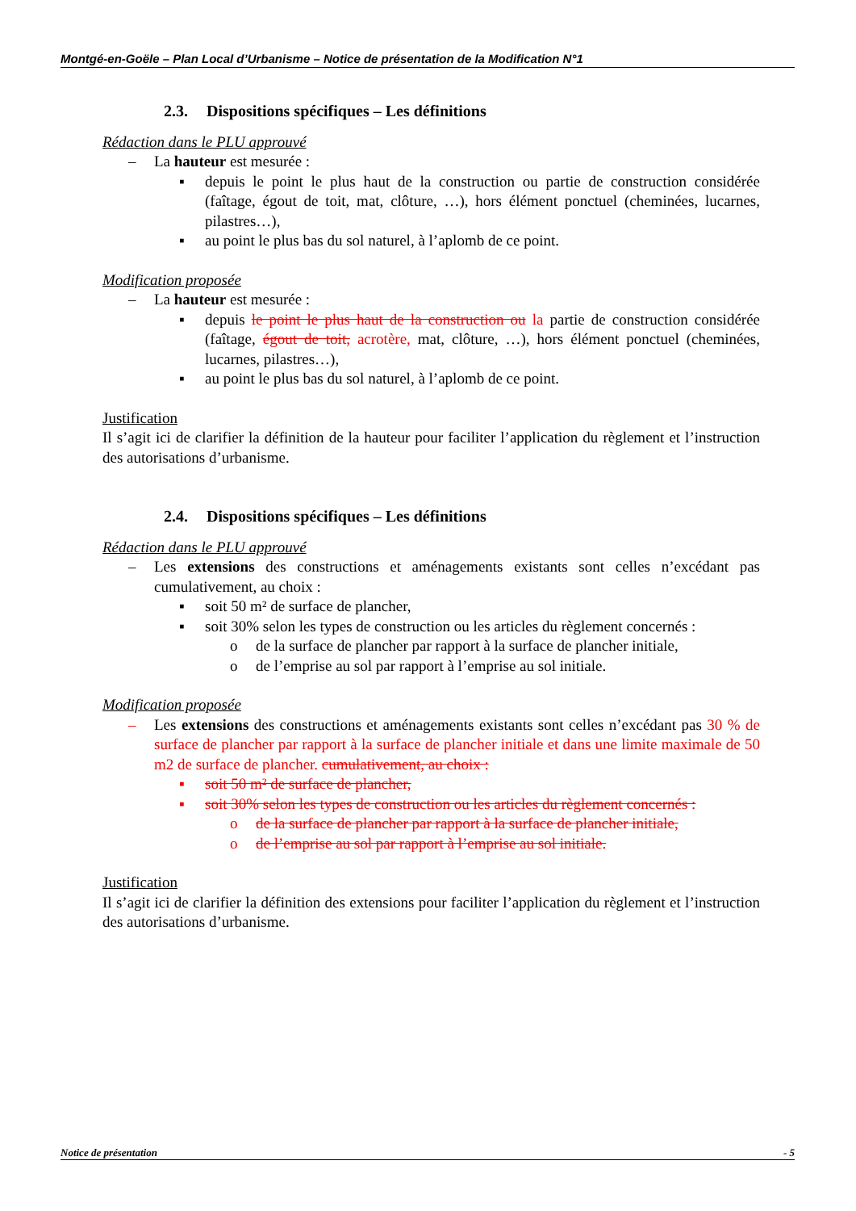Montgé-en-Goële – Plan Local d’Urbanisme – Notice de présentation de la Modification N°1
2.3. Dispositions spécifiques – Les définitions
Rédaction dans le PLU approuvé
– La hauteur est mesurée :
▪ depuis le point le plus haut de la construction ou partie de construction considérée (faîtage, égout de toit, mat, clôture, …), hors élément ponctuel (cheminées, lucarnes, pilastres…),
▪ au point le plus bas du sol naturel, à l’aplomb de ce point.
Modification proposée
– La hauteur est mesurée :
▪ depuis le point le plus haut de la construction ou la partie de construction considérée (faîtage, égout de toit, acrotère, mat, clôture, …), hors élément ponctuel (cheminées, lucarnes, pilastres…),
▪ au point le plus bas du sol naturel, à l’aplomb de ce point.
Justification
Il s’agit ici de clarifier la définition de la hauteur pour faciliter l’application du règlement et l’instruction des autorisations d’urbanisme.
2.4. Dispositions spécifiques – Les définitions
Rédaction dans le PLU approuvé
– Les extensions des constructions et aménagements existants sont celles n’excédant pas cumulativement, au choix :
▪ soit 50 m² de surface de plancher,
▪ soit 30% selon les types de construction ou les articles du règlement concernés :
o de la surface de plancher par rapport à la surface de plancher initiale,
o de l’emprise au sol par rapport à l’emprise au sol initiale.
Modification proposée
– Les extensions des constructions et aménagements existants sont celles n’excédant pas 30 % de surface de plancher par rapport à la surface de plancher initiale et dans une limite maximale de 50 m2 de surface de plancher. cumulativement, au choix :
▪ soit 50 m² de surface de plancher,
▪ soit 30% selon les types de construction ou les articles du règlement concernés :
o de la surface de plancher par rapport à la surface de plancher initiale,
o de l’emprise au sol par rapport à l’emprise au sol initiale.
Justification
Il s’agit ici de clarifier la définition des extensions pour faciliter l’application du règlement et l’instruction des autorisations d’urbanisme.
Notice de présentation - 5